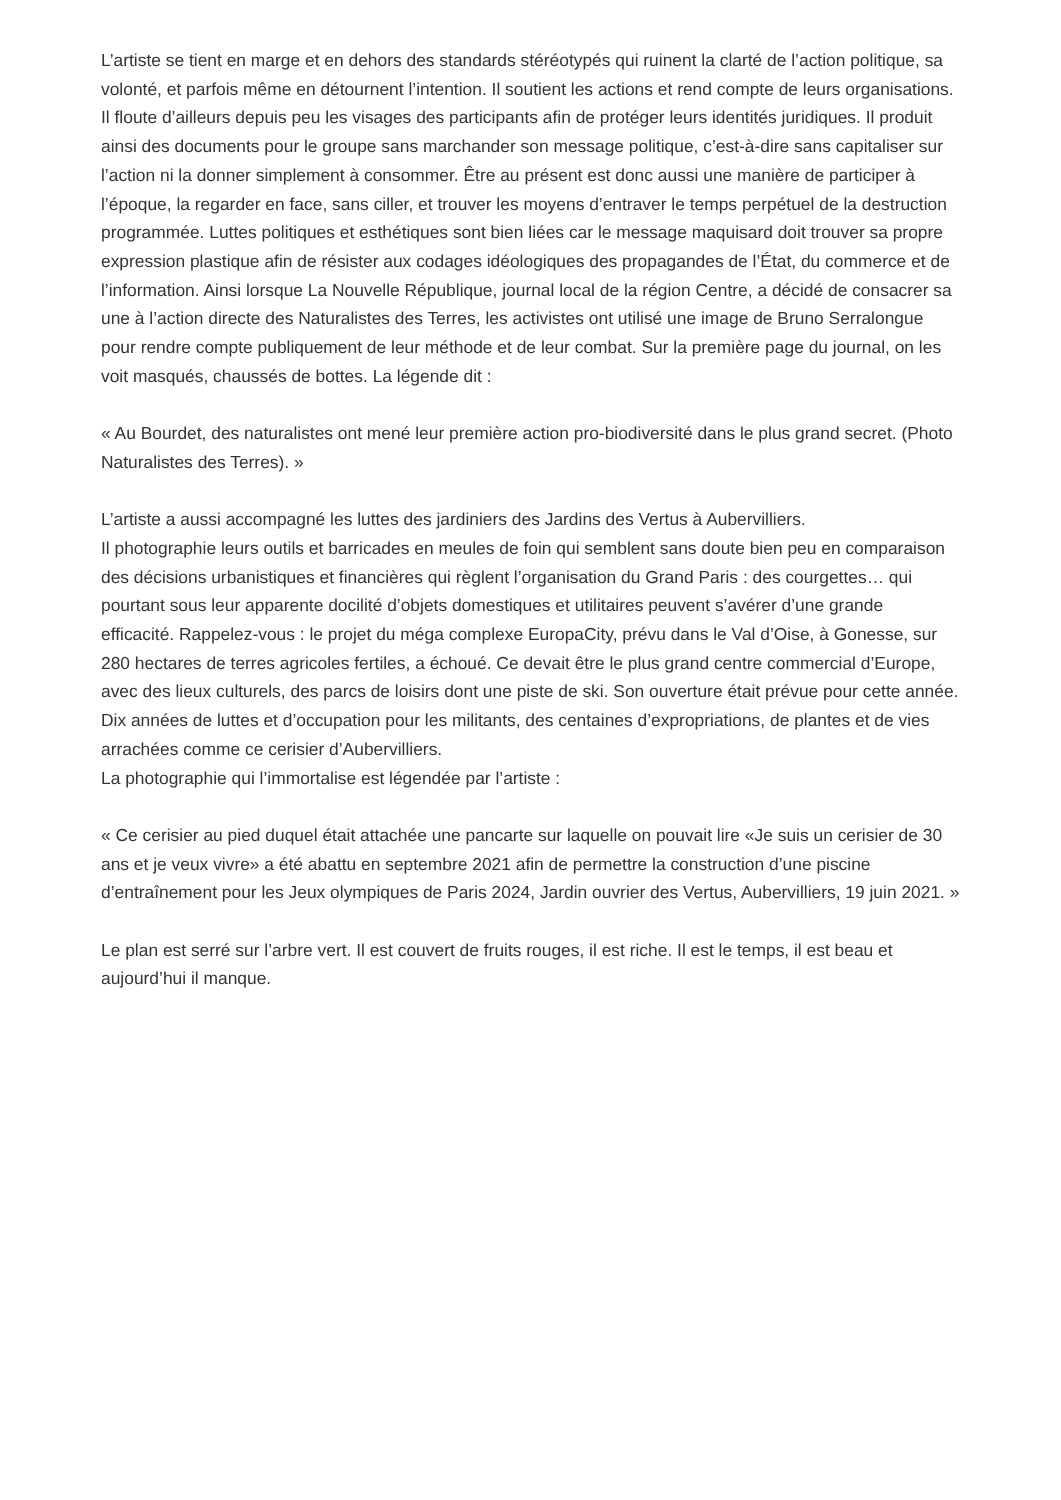L’artiste se tient en marge et en dehors des standards stéréotypés qui ruinent la clarté de l’action politique, sa volonté, et parfois même en détournent l’intention. Il soutient les actions et rend compte de leurs organisations. Il floute d’ailleurs depuis peu les visages des participants afin de protéger leurs identités juridiques. Il produit ainsi des documents pour le groupe sans marchander son message politique, c’est-à-dire sans capitaliser sur l’action ni la donner simplement à consommer. Être au présent est donc aussi une manière de participer à l’époque, la regarder en face, sans ciller, et trouver les moyens d’entraver le temps perpétuel de la destruction programmée. Luttes politiques et esthétiques sont bien liées car le message maquisard doit trouver sa propre expression plastique afin de résister aux codages idéologiques des propagandes de l’État, du commerce et de l’information. Ainsi lorsque La Nouvelle République, journal local de la région Centre, a décidé de consacrer sa une à l’action directe des Naturalistes des Terres, les activistes ont utilisé une image de Bruno Serralongue pour rendre compte publiquement de leur méthode et de leur combat. Sur la première page du journal, on les voit masqués, chaussés de bottes. La légende dit :
« Au Bourdet, des naturalistes ont mené leur première action pro-biodiversité dans le plus grand secret. (Photo Naturalistes des Terres). »
L’artiste a aussi accompagné les luttes des jardiniers des Jardins des Vertus à Aubervilliers.
Il photographie leurs outils et barricades en meules de foin qui semblent sans doute bien peu en comparaison des décisions urbanistiques et financières qui règlent l’organisation du Grand Paris : des courgettes… qui pourtant sous leur apparente docilité d’objets domestiques et utilitaires peuvent s’avérer d’une grande efficacité. Rappelez-vous : le projet du méga complexe EuropaCity, prévu dans le Val d’Oise, à Gonesse, sur 280 hectares de terres agricoles fertiles, a échoué. Ce devait être le plus grand centre commercial d’Europe, avec des lieux culturels, des parcs de loisirs dont une piste de ski. Son ouverture était prévue pour cette année. Dix années de luttes et d’occupation pour les militants, des centaines d’expropriations, de plantes et de vies arrachées comme ce cerisier d’Aubervilliers.
La photographie qui l’immortalise est légendée par l’artiste :
« Ce cerisier au pied duquel était attachée une pancarte sur laquelle on pouvait lire «Je suis un cerisier de 30 ans et je veux vivre» a été abattu en septembre 2021 afin de permettre la construction d’une piscine d’entraînement pour les Jeux olympiques de Paris 2024, Jardin ouvrier des Vertus, Aubervilliers, 19 juin 2021. »
Le plan est serré sur l’arbre vert. Il est couvert de fruits rouges, il est riche. Il est le temps, il est beau et aujourd’hui il manque.